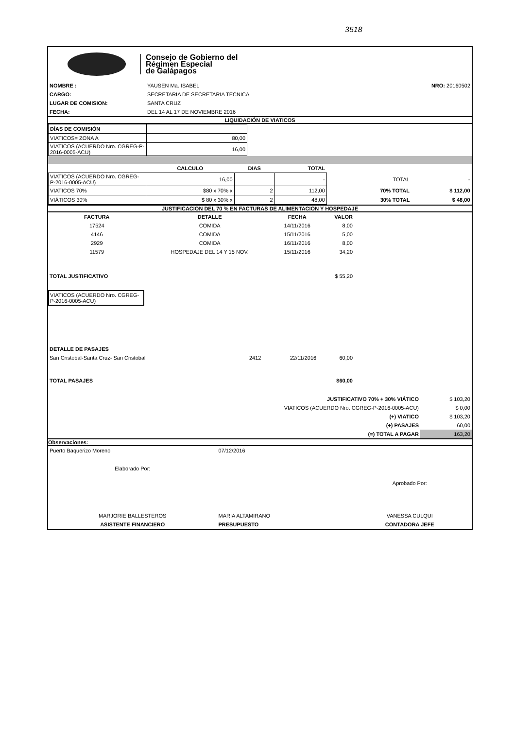3518
Consejo de Gobierno del
Régimen Especial
de Galápagos
| NOMBRE : | YAUSEN Ma. ISABEL | NRO: 20160502 |
| CARGO: | SECRETARIA DE SECRETARIA TECNICA | |
| LUGAR DE COMISION: | SANTA CRUZ | |
| FECHA: | DEL 14 AL 17 DE NOVIEMBRE 2016 | |
LIQUIDACIÓN DE VIATICOS
| DÍAS DE COMISIÓN | |
| VIATICOS= ZONA A | 80,00 |
| VIATICOS (ACUERDO Nro. CGREG-P-2016-0005-ACU) | 16,00 |
| | CALCULO | DIAS | TOTAL | | |
| VIATICOS (ACUERDO Nro. CGREG-P-2016-0005-ACU) | 16,00 | | - | TOTAL | - |
| VIATICOS 70% | $80 x 70% x | 2 | 112,00 | 70% TOTAL | $ 112,00 |
| VIÁTICOS 30% | $ 80 x 30% x | 2 | 48,00 | 30% TOTAL | $ 48,00 |
JUSTIFICACION DEL 70 % EN FACTURAS DE ALIMENTACION Y HOSPEDAJE
| FACTURA | DETALLE | FECHA | VALOR |
| --- | --- | --- | --- |
| 17524 | COMIDA | 14/11/2016 | 8,00 |
| 4146 | COMIDA | 15/11/2016 | 5,00 |
| 2929 | COMIDA | 16/11/2016 | 8,00 |
| 11579 | HOSPEDAJE DEL 14 Y 15 NOV. | 15/11/2016 | 34,20 |
| TOTAL JUSTIFICATIVO | | | $ 55,20 |
VIATICOS (ACUERDO Nro. CGREG-P-2016-0005-ACU)
| DETALLE DE PASAJES | | | |
| San Cristobal-Santa Cruz- San Cristobal | 2412 | 22/11/2016 | 60,00 |
| TOTAL PASAJES | | | $60,00 |
| JUSTIFICATIVO 70% + 30% VIÁTICO | $ 103,20 |
| VIATICOS (ACUERDO Nro. CGREG-P-2016-0005-ACU) | $ 0,00 |
| (+) VIATICO | $ 103,20 |
| (+) PASAJES | 60,00 |
| (=) TOTAL A PAGAR | 163,20 |
Observaciones:
| Puerto Baquerizo Moreno | 07/12/2016 | |
| Elaborado Por: | | Aprobado Por: |
| MARJORIE BALLESTEROS | MARIA ALTAMIRANO | VANESSA CULQUI |
| ASISTENTE FINANCIERO | PRESUPUESTO | CONTADORA JEFE |